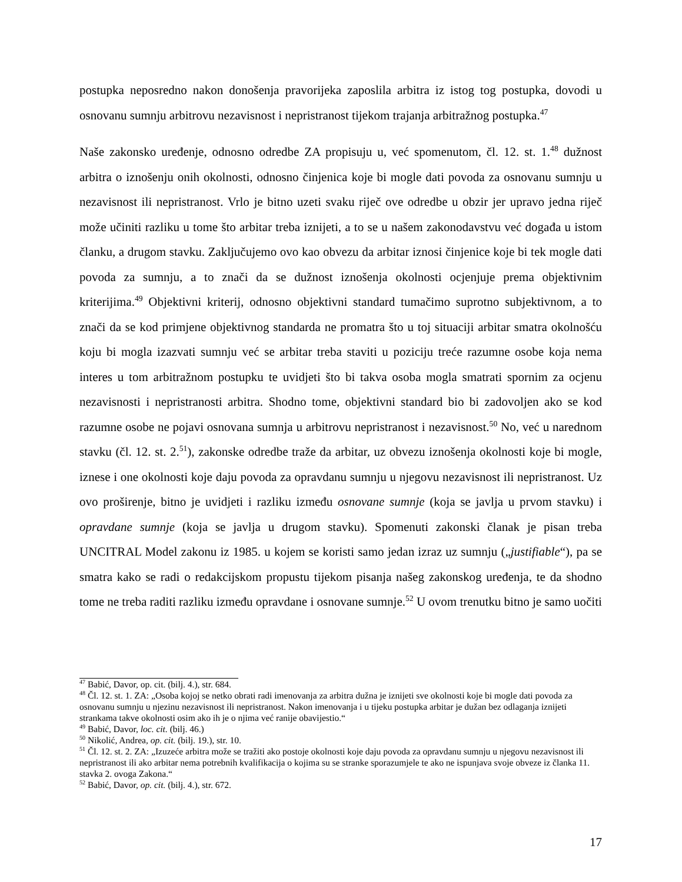postupka neposredno nakon donošenja pravorijeka zaposlila arbitra iz istog tog postupka, dovodi u osnovanu sumnju arbitrovu nezavisnost i nepristranost tijekom trajanja arbitražnog postupka.<sup>47</sup>
Naše zakonsko uređenje, odnosno odredbe ZA propisuju u, već spomenutom, čl. 12. st. 1.<sup>48</sup> dužnost arbitra o iznošenju onih okolnosti, odnosno činjenica koje bi mogle dati povoda za osnovanu sumnju u nezavisnost ili nepristranost. Vrlo je bitno uzeti svaku riječ ove odredbe u obzir jer upravo jedna riječ može učiniti razliku u tome što arbitar treba iznijeti, a to se u našem zakonodavstvu već događa u istom članku, a drugom stavku. Zaključujemo ovo kao obvezu da arbitar iznosi činjenice koje bi tek mogle dati povoda za sumnju, a to znači da se dužnost iznošenja okolnosti ocjenjuje prema objektivnim kriterijima.<sup>49</sup> Objektivni kriterij, odnosno objektivni standard tumačimo suprotno subjektivnom, a to znači da se kod primjene objektivnog standarda ne promatra što u toj situaciji arbitar smatra okolnošću koju bi mogla izazvati sumnju već se arbitar treba staviti u poziciju treće razumne osobe koja nema interes u tom arbitražnom postupku te uvidjeti što bi takva osoba mogla smatrati spornim za ocjenu nezavisnosti i nepristranosti arbitra. Shodno tome, objektivni standard bio bi zadovoljen ako se kod razumne osobe ne pojavi osnovana sumnja u arbitrovu nepristranost i nezavisnost.<sup>50</sup> No, već u narednom stavku (čl. 12. st. 2.<sup>51</sup>), zakonske odredbe traže da arbitar, uz obvezu iznošenja okolnosti koje bi mogle, iznese i one okolnosti koje daju povoda za opravdanu sumnju u njegovu nezavisnost ili nepristranost. Uz ovo proširenje, bitno je uvidjeti i razliku između osnovane sumnje (koja se javlja u prvom stavku) i opravdane sumnje (koja se javlja u drugom stavku). Spomenuti zakonski članak je pisan treba UNCITRAL Model zakonu iz 1985. u kojem se koristi samo jedan izraz uz sumnju („justifiable“), pa se smatra kako se radi o redakcijskom propustu tijekom pisanja našeg zakonskog uređenja, te da shodno tome ne treba raditi razliku između opravdane i osnovane sumnje.<sup>52</sup> U ovom trenutku bitno je samo uočiti
<sup>47</sup> Babić, Davor, op. cit. (bilj. 4.), str. 684.
<sup>48</sup> Čl. 12. st. 1. ZA: „Osoba kojoj se netko obrati radi imenovanja za arbitra dužna je iznijeti sve okolnosti koje bi mogle dati povoda za osnovanu sumnju u njezinu nezavisnost ili nepristranost. Nakon imenovanja i u tijeku postupka arbitar je dužan bez odlaganja iznijeti strankama takve okolnosti osim ako ih je o njima već ranije obavijestio.“
<sup>49</sup> Babić, Davor, loc. cit. (bilj. 46.)
<sup>50</sup> Nikolić, Andrea, op. cit. (bilj. 19.), str. 10.
<sup>51</sup> Čl. 12. st. 2. ZA: „Izuzeće arbitra može se tražiti ako postoje okolnosti koje daju povoda za opravdanu sumnju u njegovu nezavisnost ili nepristranost ili ako arbitar nema potrebnih kvalifikacija o kojima su se stranke sporazumjele te ako ne ispunjava svoje obveze iz članka 11. stavka 2. ovoga Zakona.“
<sup>52</sup> Babić, Davor, op. cit. (bilj. 4.), str. 672.
17